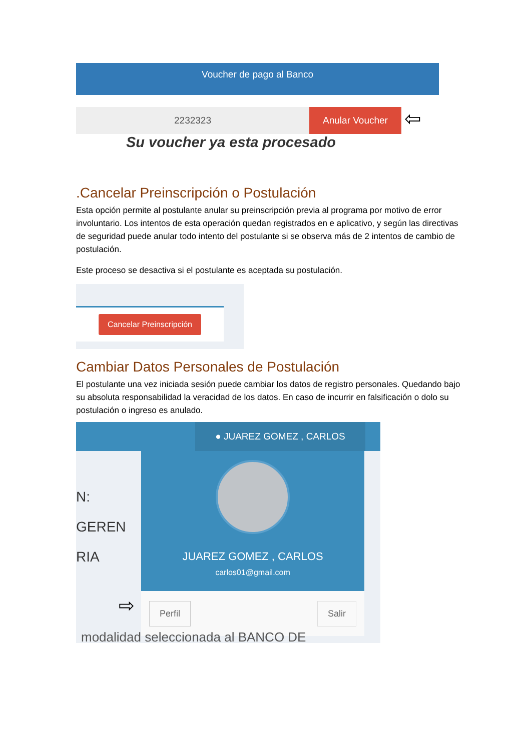Voucher de pago al Banco
2232323 Anular Voucher
⇦
Su voucher ya esta procesado
.Cancelar Preinscripción o Postulación
Esta opción permite al postulante anular su preinscripción previa al programa por motivo de error involuntario. Los intentos de esta operación quedan registrados en e aplicativo, y según las directivas de seguridad puede anular todo intento del postulante si se observa más de 2 intentos de cambio de postulación.
Este proceso se desactiva si el postulante es aceptada su postulación.
Cancelar Preinscripción
Cambiar Datos Personales de Postulación
El postulante una vez iniciada sesión puede cambiar los datos de registro personales. Quedando bajo su absoluta responsabilidad la veracidad de los datos. En caso de incurrir en falsificación o dolo su postulación o ingreso es anulado.
● JUAREZ GOMEZ , CARLOS
N: GEREN
RIA
JUAREZ GOMEZ , CARLOS
carlos01@gmail.com
Perfil Salir
⇨
modalidad seleccionada al BANCO DE